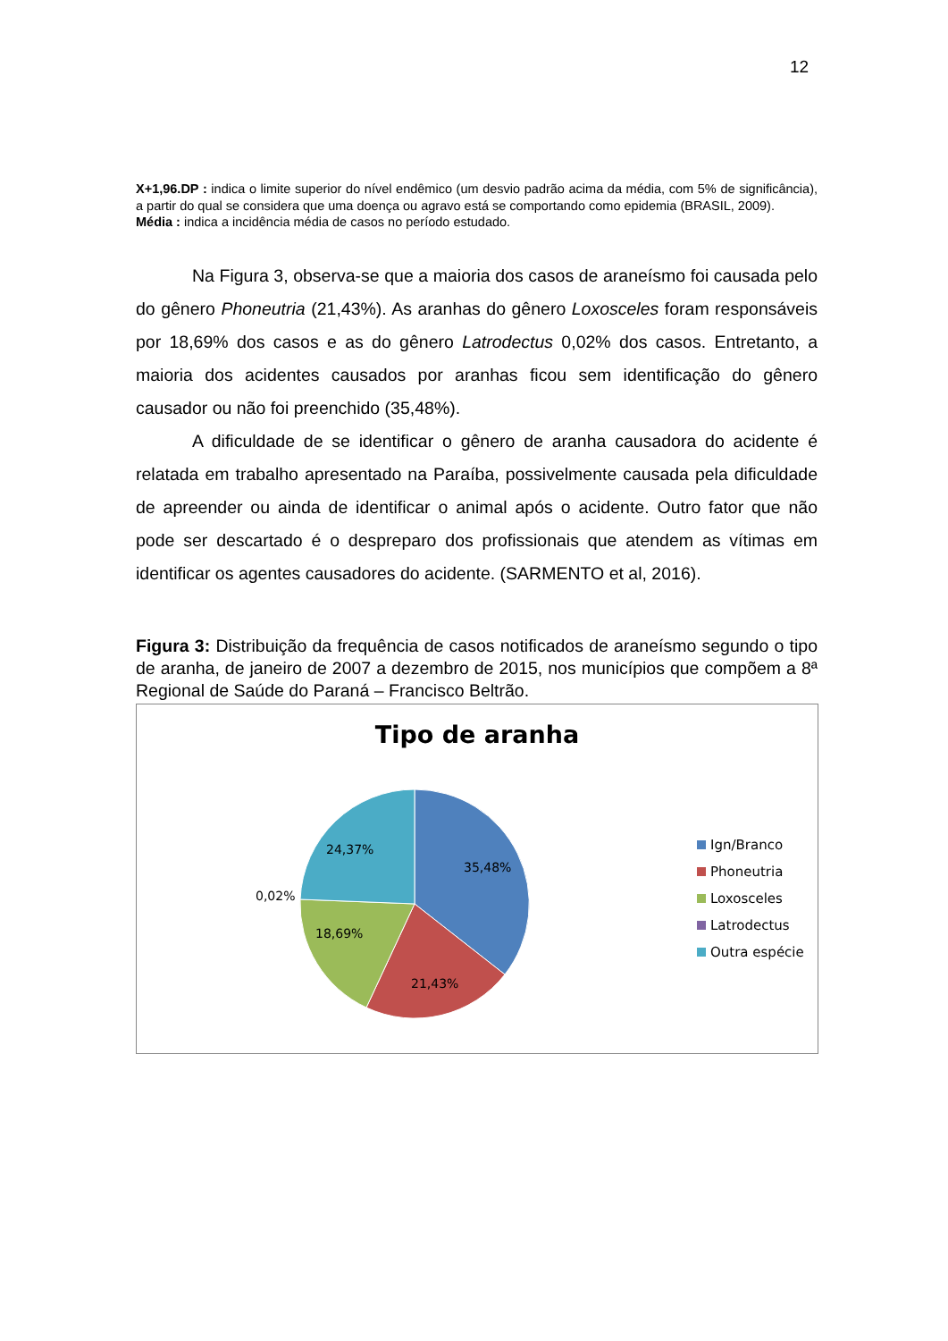12
X+1,96.DP : indica o limite superior do nível endêmico (um desvio padrão acima da média, com 5% de significância), a partir do qual se considera que uma doença ou agravo está se comportando como epidemia (BRASIL, 2009).
Média : indica a incidência média de casos no período estudado.
Na Figura 3, observa-se que a maioria dos casos de araneísmo foi causada pelo do gênero Phoneutria (21,43%). As aranhas do gênero Loxosceles foram responsáveis por 18,69% dos casos e as do gênero Latrodectus 0,02% dos casos. Entretanto, a maioria dos acidentes causados por aranhas ficou sem identificação do gênero causador ou não foi preenchido (35,48%).
A dificuldade de se identificar o gênero de aranha causadora do acidente é relatada em trabalho apresentado na Paraíba, possivelmente causada pela dificuldade de apreender ou ainda de identificar o animal após o acidente. Outro fator que não pode ser descartado é o despreparo dos profissionais que atendem as vítimas em identificar os agentes causadores do acidente. (SARMENTO et al, 2016).
Figura 3: Distribuição da frequência de casos notificados de araneísmo segundo o tipo de aranha, de janeiro de 2007 a dezembro de 2015, nos municípios que compõem a 8ª Regional de Saúde do Paraná – Francisco Beltrão.
35,48%
21,43%
18,69%
24,37%
0,02%
Tipo de aranha
Ign/Branco
Phoneutria
Loxosceles
Latrodectus
Outra espécie